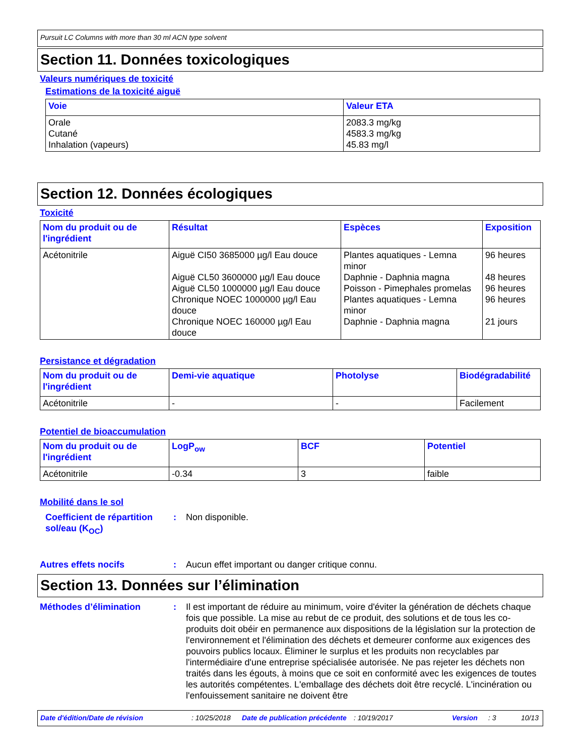Pursuit LC Columns with more than 30 ml ACN type solvent
Section 11. Données toxicologiques
Valeurs numériques de toxicité
Estimations de la toxicité aiguë
| Voie | Valeur ETA |
| --- | --- |
| Orale Cutané Inhalation (vapeurs) | 2083.3 mg/kg 4583.3 mg/kg 45.83 mg/l |
Section 12. Données écologiques
Toxicité
| Nom du produit ou de l'ingrédient | Résultat | Espèces | Exposition |
| --- | --- | --- | --- |
| Acétonitrile | Aiguë CI50 3685000 µg/l Eau douce Aiguë CL50 3600000 µg/l Eau douce Aiguë CL50 1000000 µg/l Eau douce Chronique NOEC 1000000 µg/l Eau douce Chronique NOEC 160000 µg/l Eau douce | Plantes aquatiques - Lemna minor Daphnie - Daphnia magna Poisson - Pimephales promelas Plantes aquatiques - Lemna minor Daphnie - Daphnia magna | 96 heures 48 heures 96 heures 96 heures 21 jours |
Persistance et dégradation
| Nom du produit ou de l'ingrédient | Demi-vie aquatique | Photolyse | Biodégradabilité |
| --- | --- | --- | --- |
| Acétonitrile | - | - | Facilement |
Potentiel de bioaccumulation
| Nom du produit ou de l'ingrédient | LogP<sub>ow</sub> | BCF | Potentiel |
| --- | --- | --- | --- |
| Acétonitrile | -0.34 | 3 | faible |
Mobilité dans le sol
Coefficient de répartition sol/eau (K<sub>OC</sub>)
: Non disponible.
Autres effets nocifs : Aucun effet important ou danger critique connu.
Section 13. Données sur l’élimination
Méthodes d’élimination : Il est important de réduire au minimum, voire d'éviter la génération de déchets chaque fois que possible. La mise au rebut de ce produit, des solutions et de tous les co-produits doit obéir en permanence aux dispositions de la législation sur la protection de l'environnement et l'élimination des déchets et demeurer conforme aux exigences des pouvoirs publics locaux. Éliminer le surplus et les produits non recyclables par l'intermédiaire d'une entreprise spécialisée autorisée. Ne pas rejeter les déchets non traités dans les égouts, à moins que ce soit en conformité avec les exigences de toutes les autorités compétentes. L'emballage des déchets doit être recyclé. L'incinération ou l'enfouissement sanitaire ne doivent être
Date d'édition/Date de révision: 10/25/2018 Date de publication précédente: 10/19/2017 Version: 3 10/13